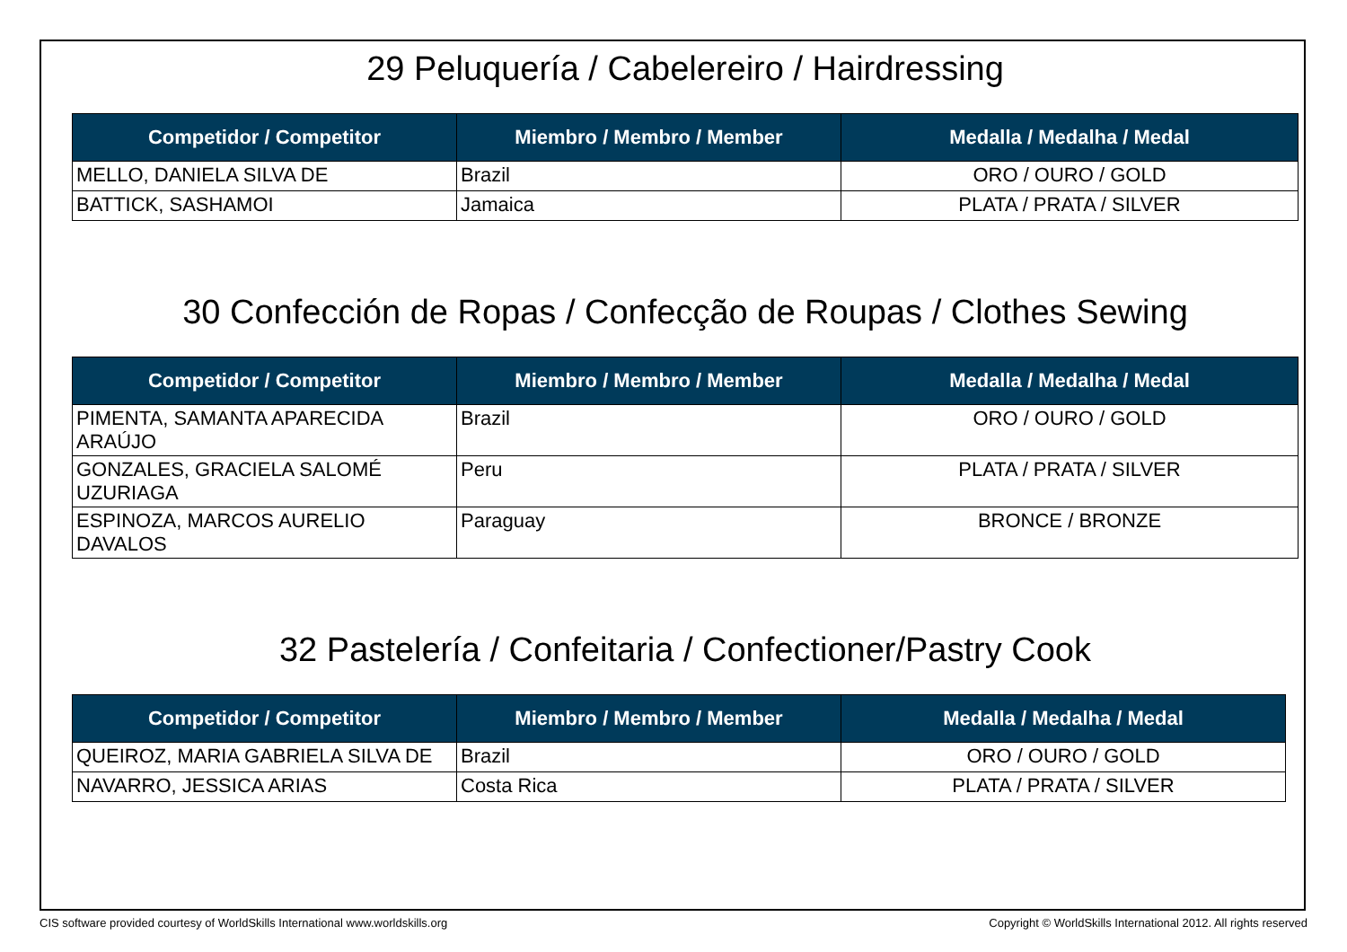29 Peluquería / Cabelereiro / Hairdressing
| Competidor / Competitor | Miembro / Membro / Member | Medalla / Medalha / Medal |
| --- | --- | --- |
| MELLO, DANIELA SILVA DE | Brazil | ORO / OURO / GOLD |
| BATTICK, SASHAMOI | Jamaica | PLATA / PRATA / SILVER |
30 Confección de Ropas / Confecção de Roupas / Clothes Sewing
| Competidor / Competitor | Miembro / Membro / Member | Medalla / Medalha / Medal |
| --- | --- | --- |
| PIMENTA, SAMANTA APARECIDA ARAÚJO | Brazil | ORO / OURO / GOLD |
| GONZALES, GRACIELA SALOMÉ UZURIAGA | Peru | PLATA / PRATA / SILVER |
| ESPINOZA, MARCOS AURELIO DAVALOS | Paraguay | BRONCE / BRONZE |
32 Pastelería / Confeitaria / Confectioner/Pastry Cook
| Competidor / Competitor | Miembro / Membro / Member | Medalla / Medalha / Medal |
| --- | --- | --- |
| QUEIROZ, MARIA GABRIELA SILVA DE | Brazil | ORO / OURO / GOLD |
| NAVARRO, JESSICA ARIAS | Costa Rica | PLATA / PRATA / SILVER |
CIS software provided courtesy of WorldSkills International www.worldskills.org Copyright © WorldSkills International 2012. All rights reserved